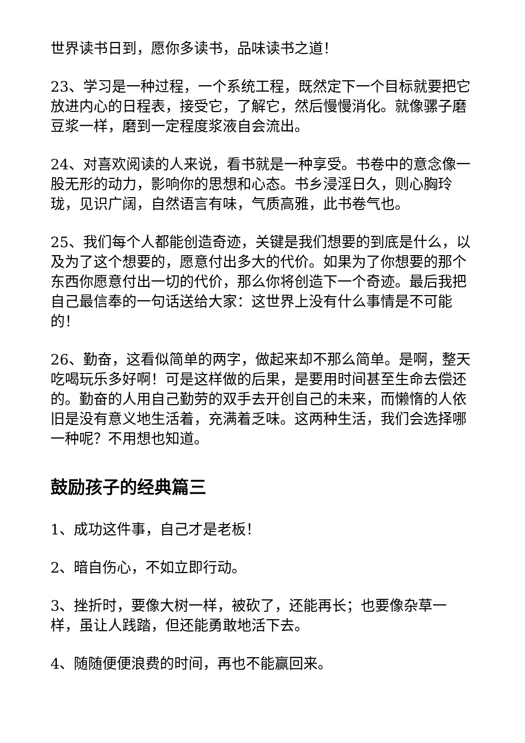世界读书日到，愿你多读书，品味读书之道！
23、学习是一种过程，一个系统工程，既然定下一个目标就要把它放进内心的日程表，接受它，了解它，然后慢慢消化。就像骡子磨豆浆一样，磨到一定程度浆液自会流出。
24、对喜欢阅读的人来说，看书就是一种享受。书卷中的意念像一股无形的动力，影响你的思想和心态。书乡浸淫日久，则心胸玲珑，见识广阔，自然语言有味，气质高雅，此书卷气也。
25、我们每个人都能创造奇迹，关键是我们想要的到底是什么，以及为了这个想要的，愿意付出多大的代价。如果为了你想要的那个东西你愿意付出一切的代价，那么你将创造下一个奇迹。最后我把自己最信奉的一句话送给大家：这世界上没有什么事情是不可能的！
26、勤奋，这看似简单的两字，做起来却不那么简单。是啊，整天吃喝玩乐多好啊！可是这样做的后果，是要用时间甚至生命去偿还的。勤奋的人用自己勤劳的双手去开创自己的未来，而懒惰的人依旧是没有意义地生活着，充满着乏味。这两种生活，我们会选择哪一种呢？不用想也知道。
鼓励孩子的经典篇三
1、成功这件事，自己才是老板！
2、暗自伤心，不如立即行动。
3、挫折时，要像大树一样，被砍了，还能再长；也要像杂草一样，虽让人践踏，但还能勇敢地活下去。
4、随随便便浪费的时间，再也不能赢回来。